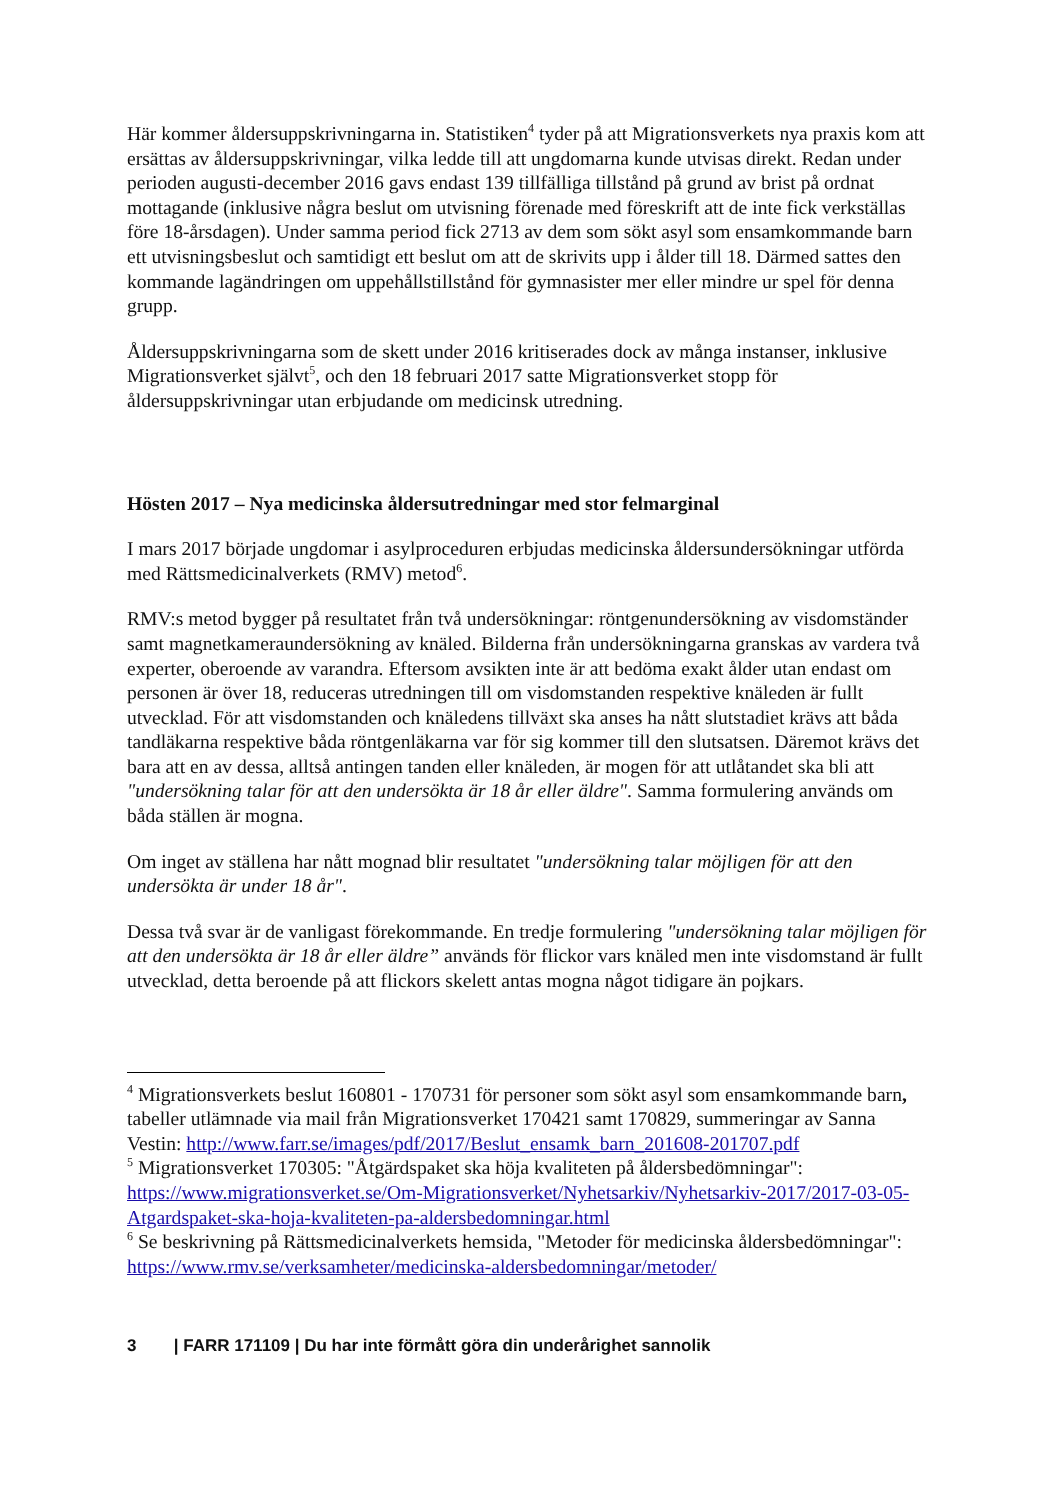Här kommer åldersuppskrivningarna in. Statistiken<sup>4</sup> tyder på att Migrationsverkets nya praxis kom att ersättas av åldersuppskrivningar, vilka ledde till att ungdomarna kunde utvisas direkt. Redan under perioden augusti-december 2016 gavs endast 139 tillfälliga tillstånd på grund av brist på ordnat mottagande (inklusive några beslut om utvisning förenade med föreskrift att de inte fick verkställas före 18-årsdagen). Under samma period fick 2713 av dem som sökt asyl som ensamkommande barn ett utvisningsbeslut och samtidigt ett beslut om att de skrivits upp i ålder till 18. Därmed sattes den kommande lagändringen om uppehållstillstånd för gymnasister mer eller mindre ur spel för denna grupp.
Åldersuppskrivningarna som de skett under 2016 kritiserades dock av många instanser, inklusive Migrationsverket självt<sup>5</sup>, och den 18 februari 2017 satte Migrationsverket stopp för åldersuppskrivningar utan erbjudande om medicinsk utredning.
Hösten 2017 – Nya medicinska åldersutredningar med stor felmarginal
I mars 2017 började ungdomar i asylproceduren erbjudas medicinska åldersundersökningar utförda med Rättsmedicinalverkets (RMV) metod<sup>6</sup>.
RMV:s metod bygger på resultatet från två undersökningar: röntgenundersökning av visdomständer samt magnetkameraundersökning av knäled. Bilderna från undersökningarna granskas av vardera två experter, oberoende av varandra. Eftersom avsikten inte är att bedöma exakt ålder utan endast om personen är över 18, reduceras utredningen till om visdomstanden respektive knäleden är fullt utvecklad. För att visdomstanden och knäledens tillväxt ska anses ha nått slutstadiet krävs att båda tandläkarna respektive båda röntgenläkarna var för sig kommer till den slutsatsen. Däremot krävs det bara att en av dessa, alltså antingen tanden eller knäleden, är mogen för att utlåtandet ska bli att "undersökning talar för att den undersökta är 18 år eller äldre". Samma formulering används om båda ställen är mogna.
Om inget av ställena har nått mognad blir resultatet "undersökning talar möjligen för att den undersökta är under 18 år".
Dessa två svar är de vanligast förekommande. En tredje formulering "undersökning talar möjligen för att den undersökta är 18 år eller äldre” används för flickor vars knäled men inte visdomstand är fullt utvecklad, detta beroende på att flickors skelett antas mogna något tidigare än pojkars.
<sup>4</sup> Migrationsverkets beslut 160801 - 170731 för personer som sökt asyl som ensamkommande barn, tabeller utlämnade via mail från Migrationsverket 170421 samt 170829, summeringar av Sanna Vestin: http://www.farr.se/images/pdf/2017/Beslut_ensamk_barn_201608-201707.pdf
<sup>5</sup> Migrationsverket 170305: "Åtgärdspaket ska höja kvaliteten på åldersbedömningar": https://www.migrationsverket.se/Om-Migrationsverket/Nyhetsarkiv/Nyhetsarkiv-2017/2017-03-05-Atgardspaket-ska-hoja-kvaliteten-pa-aldersbedomningar.html
<sup>6</sup> Se beskrivning på Rättsmedicinalverkets hemsida, "Metoder för medicinska åldersbedömningar": https://www.rmv.se/verksamheter/medicinska-aldersbedomningar/metoder/
3 | FARR 171109 | Du har inte förmått göra din underårighet sannolik